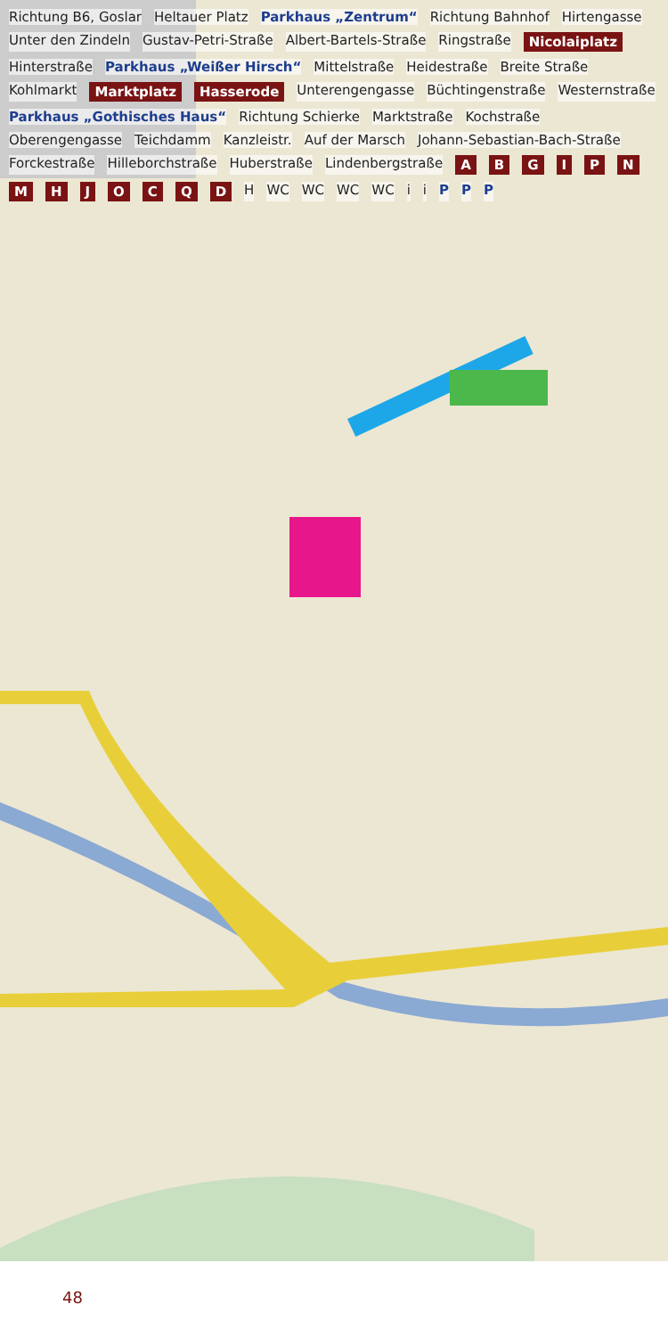Richtung B6, Goslar Heltauer Platz Parkhaus „Zentrum“ Richtung Bahnhof Hirtengasse Unter den Zindeln Gustav-Petri-Straße Albert-Bartels-Straße Ringstraße Nicolaiplatz Hinterstraße Parkhaus „Weißer Hirsch“ Mittelstraße Heidestraße Breite Straße Kohlmarkt Marktplatz Hasserode Unterengengasse Büchtingenstraße Westernstraße Parkhaus „Gothisches Haus“ Richtung Schierke Marktstraße Kochstraße Oberengengasse Teichdamm Kanzleistr. Auf der Marsch Johann-Sebastian-Bach-Straße Forckestraße Hilleborchstraße Huberstraße Lindenbergstraße A B G I P N M H J O C Q D H WC WC WC WC i i P P P
48